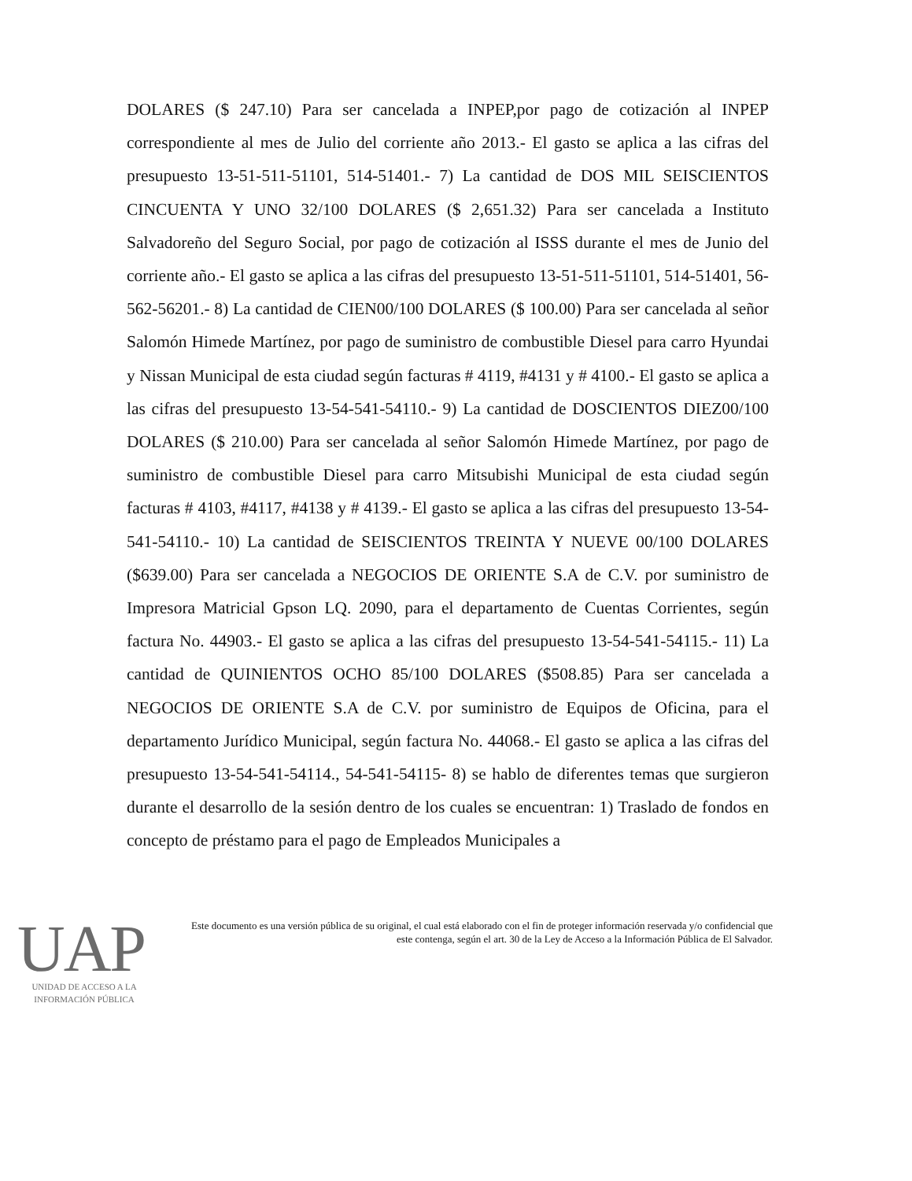DOLARES ($ 247.10) Para ser cancelada a INPEP,por pago de cotización al INPEP correspondiente al mes de Julio del corriente año 2013.- El gasto se aplica a las cifras del presupuesto 13-51-511-51101, 514-51401.- 7) La cantidad de DOS MIL SEISCIENTOS CINCUENTA Y UNO 32/100 DOLARES ($ 2,651.32) Para ser cancelada a Instituto Salvadoreño del Seguro Social, por pago de cotización al ISSS durante el mes de Junio del corriente año.- El gasto se aplica a las cifras del presupuesto 13-51-511-51101, 514-51401, 56-562-56201.- 8) La cantidad de CIEN00/100 DOLARES ($ 100.00) Para ser cancelada al señor Salomón Himede Martínez, por pago de suministro de combustible Diesel para carro Hyundai y Nissan Municipal de esta ciudad según facturas # 4119, #4131 y # 4100.- El gasto se aplica a las cifras del presupuesto 13-54-541-54110.- 9) La cantidad de DOSCIENTOS DIEZ00/100 DOLARES ($ 210.00) Para ser cancelada al señor Salomón Himede Martínez, por pago de suministro de combustible Diesel para carro Mitsubishi Municipal de esta ciudad según facturas # 4103, #4117, #4138 y # 4139.- El gasto se aplica a las cifras del presupuesto 13-54-541-54110.- 10) La cantidad de SEISCIENTOS TREINTA Y NUEVE 00/100 DOLARES ($639.00) Para ser cancelada a NEGOCIOS DE ORIENTE S.A de C.V. por suministro de Impresora Matricial Gpson LQ. 2090, para el departamento de Cuentas Corrientes, según factura No. 44903.- El gasto se aplica a las cifras del presupuesto 13-54-541-54115.- 11) La cantidad de QUINIENTOS OCHO 85/100 DOLARES ($508.85) Para ser cancelada a NEGOCIOS DE ORIENTE S.A de C.V. por suministro de Equipos de Oficina, para el departamento Jurídico Municipal, según factura No. 44068.- El gasto se aplica a las cifras del presupuesto 13-54-541-54114., 54-541-54115- 8) se hablo de diferentes temas que surgieron durante el desarrollo de la sesión dentro de los cuales se encuentran: 1) Traslado de fondos en concepto de préstamo para el pago de Empleados Municipales a
UAP
UNIDAD DE ACCESO A LA INFORMACIÓN PÚBLICA
Este documento es una versión pública de su original, el cual está elaborado con el fin de proteger información reservada y/o confidencial que este contenga, según el art. 30 de la Ley de Acceso a la Información Pública de El Salvador.